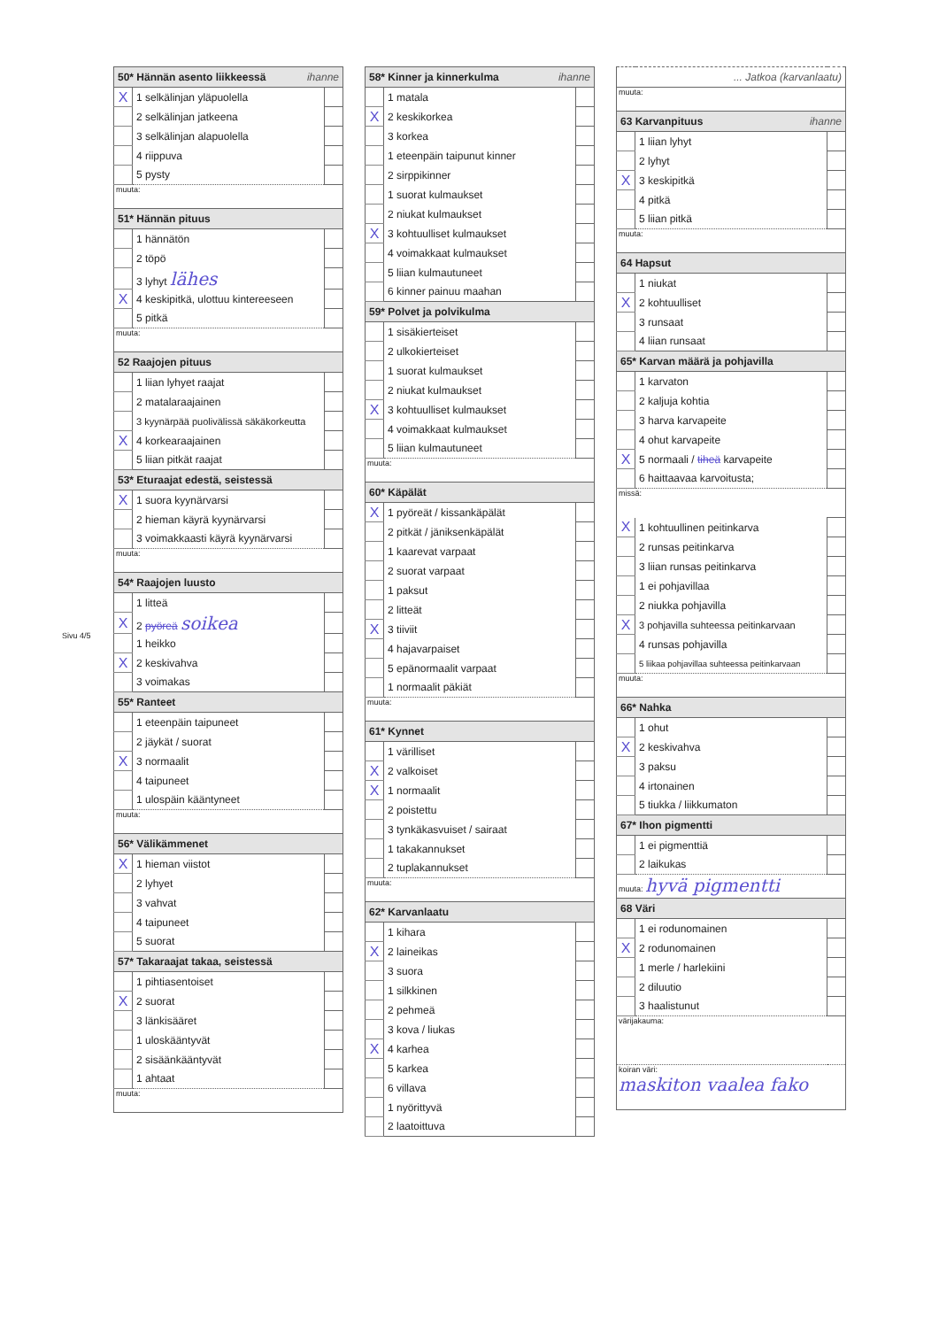Sivu 4/5
| 50* Hännän asento liikkeessä ihanne | | |
| --- | --- | --- |
| X | 1 selkälinjan yläpuolella | |
| | 2 selkälinjan jatkeena | |
| | 3 selkälinjan alapuolella | |
| | 4 riippuva | |
| | 5 pysty | |
| muuta: | | |
| 51* Hännän pituus | | |
| | 1 hännätön | |
| | 2 töpö | |
| | 3 lyhyt lähes | |
| X | 4 keskipitkä, ulottuu kintereeseen | |
| | 5 pitkä | |
| muuta: | | |
| 52 Raajojen pituus | | |
| | 1 liian lyhyet raajat | |
| | 2 matalaraajainen | |
| | 3 kyynärpää puolivälissä säkäkorkeutta | |
| X | 4 korkearaajainen | |
| | 5 liian pitkät raajat | |
| 53* Eturaajat edestä, seistessä | | |
| X | 1 suora kyynärvarsi | |
| | 2 hieman käyrä kyynärvarsi | |
| | 3 voimakkaasti käyrä kyynärvarsi | |
| muuta: | | |
| 54* Raajojen luusto | | |
| | 1 litteä | |
| X | 2 pyöreä soikea | |
| | 1 heikko | |
| X | 2 keskivahva | |
| | 3 voimakas | |
| 55* Ranteet | | |
| | 1 eteenpäin taipuneet | |
| | 2 jäykät / suorat | |
| X | 3 normaalit | |
| | 4 taipuneet | |
| | 1 ulospäin kääntyneet | |
| muuta: | | |
| 56* Välikämmenet | | |
| X | 1 hieman viistot | |
| | 2 lyhyet | |
| | 3 vahvat | |
| | 4 taipuneet | |
| | 5 suorat | |
| 57* Takaraajat takaa, seistessä | | |
| | 1 pihtiasentoiset | |
| X | 2 suorat | |
| | 3 länkisääret | |
| | 1 uloskääntyvät | |
| | 2 sisäänkääntyvät | |
| | 1 ahtaat | |
| muuta: | | |
| 58* Kinner ja kinnerkulma ihanne | | |
| --- | --- | --- |
| | 1 matala | |
| X | 2 keskikorkea | |
| | 3 korkea | |
| | 1 eteenpäin taipunut kinner | |
| | 2 sirppikinner | |
| | 1 suorat kulmaukset | |
| | 2 niukat kulmaukset | |
| X | 3 kohtuulliset kulmaukset | |
| | 4 voimakkaat kulmaukset | |
| | 5 liian kulmautuneet | |
| | 6 kinner painuu maahan | |
| 59* Polvet ja polvikulma | | |
| | 1 sisäkierteiset | |
| | 2 ulkokierteiset | |
| | 1 suorat kulmaukset | |
| | 2 niukat kulmaukset | |
| X | 3 kohtuulliset kulmaukset | |
| | 4 voimakkaat kulmaukset | |
| | 5 liian kulmautuneet | |
| muuta: | | |
| 60* Käpälät | | |
| X | 1 pyöreät / kissankäpälät | |
| | 2 pitkät / jäniksenkäpälät | |
| | 1 kaarevat varpaat | |
| | 2 suorat varpaat | |
| | 1 paksut | |
| | 2 litteät | |
| X | 3 tiiviit | |
| | 4 hajavarpaiset | |
| | 5 epänormaalit varpaat | |
| | 1 normaalit päkiät | |
| muuta: | | |
| 61* Kynnet | | |
| | 1 värilliset | |
| X | 2 valkoiset | |
| X | 1 normaalit | |
| | 2 poistettu | |
| | 3 tynkäkasvuiset / sairaat | |
| | 1 takakannukset | |
| | 2 tuplakannukset | |
| muuta: | | |
| 62* Karvanlaatu | | |
| | 1 kihara | |
| X | 2 laineikas | |
| | 3 suora | |
| | 1 silkkinen | |
| | 2 pehmeä | |
| | 3 kova / liukas | |
| X | 4 karhea | |
| | 5 karkea | |
| | 6 villava | |
| | 1 nyörittyvä | |
| | 2 laatoittuva | |
| ... Jatkoa (karvanlaatu) | | |
| --- | --- | --- |
| muuta: | | |
| 63 Karvanpituus ihanne | | |
| | 1 liian lyhyt | |
| | 2 lyhyt | |
| X | 3 keskipitkä | |
| | 4 pitkä | |
| | 5 liian pitkä | |
| muuta: | | |
| 64 Hapsut | | |
| | 1 niukat | |
| X | 2 kohtuulliset | |
| | 3 runsaat | |
| | 4 liian runsaat | |
| 65* Karvan määrä ja pohjavilla | | |
| | 1 karvaton | |
| | 2 kaljuja kohtia | |
| | 3 harva karvapeite | |
| | 4 ohut karvapeite | |
| X | 5 normaali / tiheä karvapeite | |
| | 6 haittaavaa karvoitusta; | |
| missä: | | |
| X | 1 kohtuullinen peitinkarva | |
| | 2 runsas peitinkarva | |
| | 3 liian runsas peitinkarva | |
| | 1 ei pohjavillaa | |
| | 2 niukka pohjavilla | |
| X | 3 pohjavilla suhteessa peitinkarvaan | |
| | 4 runsas pohjavilla | |
| | 5 liikaa pohjavillaa suhteessa peitinkarvaan | |
| muuta: | | |
| 66* Nahka | | |
| | 1 ohut | |
| X | 2 keskivahva | |
| | 3 paksu | |
| | 4 irtonainen | |
| | 5 tiukka / liikkumaton | |
| 67* Ihon pigmentti | | |
| | 1 ei pigmenttiä | |
| | 2 laikukas | |
| muuta: hyvä pigmentti | | |
| 68 Väri | | |
| | 1 ei rodunomainen | |
| X | 2 rodunomainen | |
| | 1 merle / harlekiini | |
| | 2 diluutio | |
| | 3 haalistunut | |
| värijakauma: | | |
| koiran väri: maskiton vaalea fako | | |